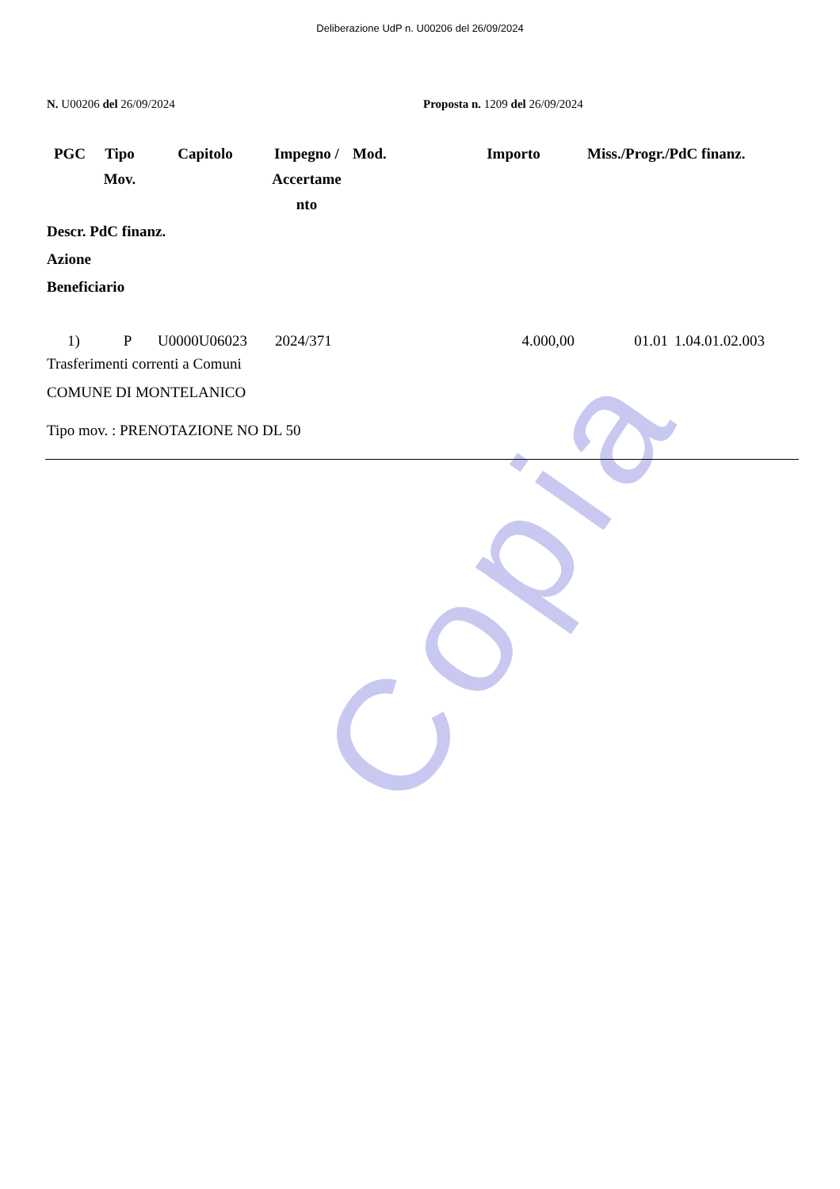Deliberazione UdP n. U00206 del 26/09/2024
N. U00206 del 26/09/2024 Proposta n. 1209 del 26/09/2024
| PGC | Tipo Mov. | Capitolo | Impegno / Accertame nto | Mod. | Importo | Miss./Progr./PdC finanz. |
| --- | --- | --- | --- | --- | --- | --- |
Descr. PdC finanz.
Azione
Beneficiario
| 1) | P | U0000U06023 | 2024/371 | 4.000,00 | 01.01 | 1.04.01.02.003 |
Trasferimenti correnti a Comuni
COMUNE DI MONTELANICO
Tipo mov. : PRENOTAZIONE NO DL 50
Copia